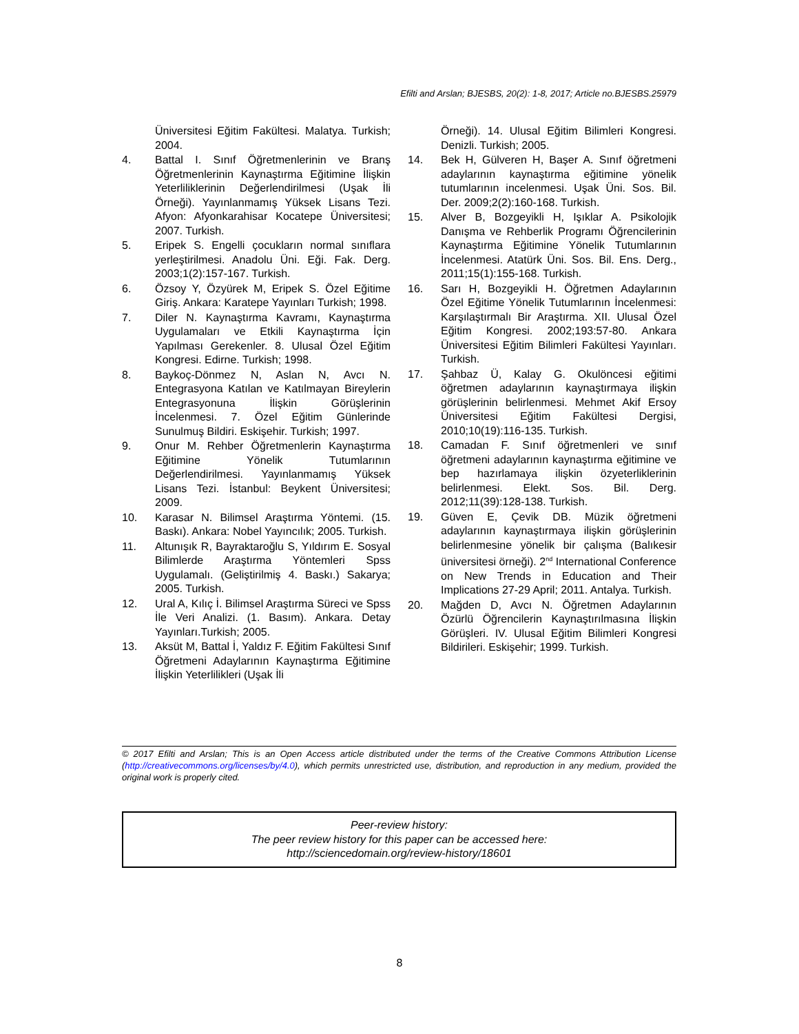Efilti and Arslan; BJESBS, 20(2): 1-8, 2017; Article no.BJESBS.25979
Üniversitesi Eğitim Fakültesi. Malatya. Turkish; 2004.
4. Battal I. Sınıf Öğretmenlerinin ve Branş Öğretmenlerinin Kaynaştırma Eğitimine İlişkin Yeterliliklerinin Değerlendirilmesi (Uşak İli Örneği). Yayınlanmamış Yüksek Lisans Tezi. Afyon: Afyonkarahisar Kocatepe Üniversitesi; 2007. Turkish.
5. Eripek S. Engelli çocukların normal sınıflara yerleştirilmesi. Anadolu Üni. Eği. Fak. Derg. 2003;1(2):157-167. Turkish.
6. Özsoy Y, Özyürek M, Eripek S. Özel Eğitime Giriş. Ankara: Karatepe Yayınları Turkish; 1998.
7. Diler N. Kaynaştırma Kavramı, Kaynaştırma Uygulamaları ve Etkili Kaynaştırma İçin Yapılması Gerekenler. 8. Ulusal Özel Eğitim Kongresi. Edirne. Turkish; 1998.
8. Baykoç-Dönmez N, Aslan N, Avcı N. Entegrasyona Katılan ve Katılmayan Bireylerin Entegrasyonuna İlişkin Görüşlerinin İncelenmesi. 7. Özel Eğitim Günlerinde Sunulmuş Bildiri. Eskişehir. Turkish; 1997.
9. Onur M. Rehber Öğretmenlerin Kaynaştırma Eğitimine Yönelik Tutumlarının Değerlendirilmesi. Yayınlanmamış Yüksek Lisans Tezi. İstanbul: Beykent Üniversitesi; 2009.
10. Karasar N. Bilimsel Araştırma Yöntemi. (15. Baskı). Ankara: Nobel Yayıncılık; 2005. Turkish.
11. Altunışık R, Bayraktaroğlu S, Yıldırım E. Sosyal Bilimlerde Araştırma Yöntemleri Spss Uygulamalı. (Geliştirilmiş 4. Baskı.) Sakarya; 2005. Turkish.
12. Ural A, Kılıç İ. Bilimsel Araştırma Süreci ve Spss İle Veri Analizi. (1. Basım). Ankara. Detay Yayınları.Turkish; 2005.
13. Aksüt M, Battal İ, Yaldız F. Eğitim Fakültesi Sınıf Öğretmeni Adaylarının Kaynaştırma Eğitimine İlişkin Yeterlilikleri (Uşak İli
Örneği). 14. Ulusal Eğitim Bilimleri Kongresi. Denizli. Turkish; 2005.
14. Bek H, Gülveren H, Başer A. Sınıf öğretmeni adaylarının kaynaştırma eğitimine yönelik tutumlarının incelenmesi. Uşak Üni. Sos. Bil. Der. 2009;2(2):160-168. Turkish.
15. Alver B, Bozgeyikli H, Işıklar A. Psikolojik Danışma ve Rehberlik Programı Öğrencilerinin Kaynaştırma Eğitimine Yönelik Tutumlarının İncelenmesi. Atatürk Üni. Sos. Bil. Ens. Derg., 2011;15(1):155-168. Turkish.
16. Sarı H, Bozgeyikli H. Öğretmen Adaylarının Özel Eğitime Yönelik Tutumlarının İncelenmesi: Karşılaştırmalı Bir Araştırma. XII. Ulusal Özel Eğitim Kongresi. 2002;193:57-80. Ankara Üniversitesi Eğitim Bilimleri Fakültesi Yayınları. Turkish.
17. Şahbaz Ü, Kalay G. Okulöncesi eğitimi öğretmen adaylarının kaynaştırmaya ilişkin görüşlerinin belirlenmesi. Mehmet Akif Ersoy Üniversitesi Eğitim Fakültesi Dergisi, 2010;10(19):116-135. Turkish.
18. Camadan F. Sınıf öğretmenleri ve sınıf öğretmeni adaylarının kaynaştırma eğitimine ve bep hazırlamaya ilişkin özyeterliklerinin belirlenmesi. Elekt. Sos. Bil. Derg. 2012;11(39):128-138. Turkish.
19. Güven E, Çevik DB. Müzik öğretmeni adaylarının kaynaştırmaya ilişkin görüşlerinin belirlenmesine yönelik bir çalışma (Balıkesir üniversitesi örneği). 2<sup>nd</sup> International Conference on New Trends in Education and Their Implications 27-29 April; 2011. Antalya. Turkish.
20. Mağden D, Avcı N. Öğretmen Adaylarının Özürlü Öğrencilerin Kaynaştırılmasına İlişkin Görüşleri. IV. Ulusal Eğitim Bilimleri Kongresi Bildirileri. Eskişehir; 1999. Turkish.
© 2017 Efilti and Arslan; This is an Open Access article distributed under the terms of the Creative Commons Attribution License (http://creativecommons.org/licenses/by/4.0), which permits unrestricted use, distribution, and reproduction in any medium, provided the original work is properly cited.
Peer-review history:
The peer review history for this paper can be accessed here:
http://sciencedomain.org/review-history/18601
8